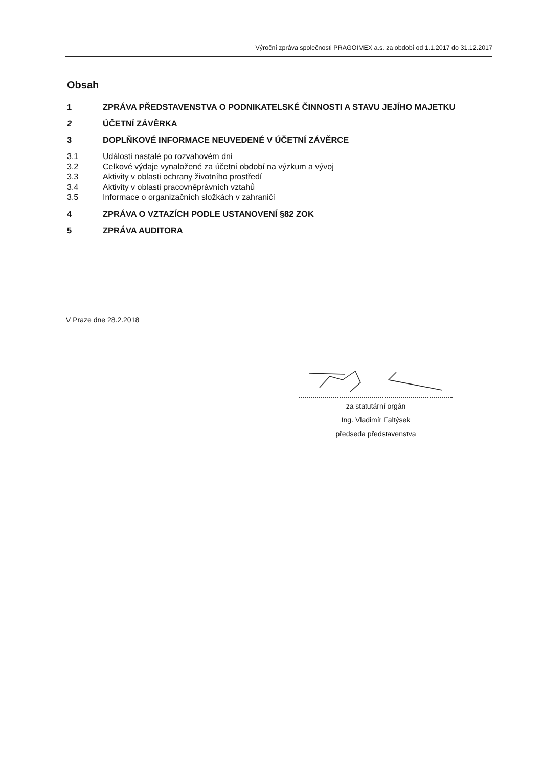Výroční zpráva společnosti PRAGOIMEX a.s. za období od 1.1.2017 do 31.12.2017
Obsah
1 ZPRÁVA PŘEDSTAVENSTVA O PODNIKATELSKÉ ČINNOSTI A STAVU JEJÍHO MAJETKU
2 ÚČETNÍ ZÁVĚRKA
3 DOPLŇKOVÉ INFORMACE NEUVEDENÉ V ÚČETNÍ ZÁVĚRCE
3.1 Události nastalé po rozvahovém dni
3.2 Celkové výdaje vynaložené za účetní období na výzkum a vývoj
3.3 Aktivity v oblasti ochrany životního prostředí
3.4 Aktivity v oblasti pracovněprávních vztahů
3.5 Informace o organizačních složkách v zahraničí
4 ZPRÁVA O VZTAZÍCH PODLE USTANOVENÍ §82 ZOK
5 ZPRÁVA AUDITORA
V Praze dne 28.2.2018
za statutární orgán
Ing. Vladimír Faltýsek
předseda představenstva